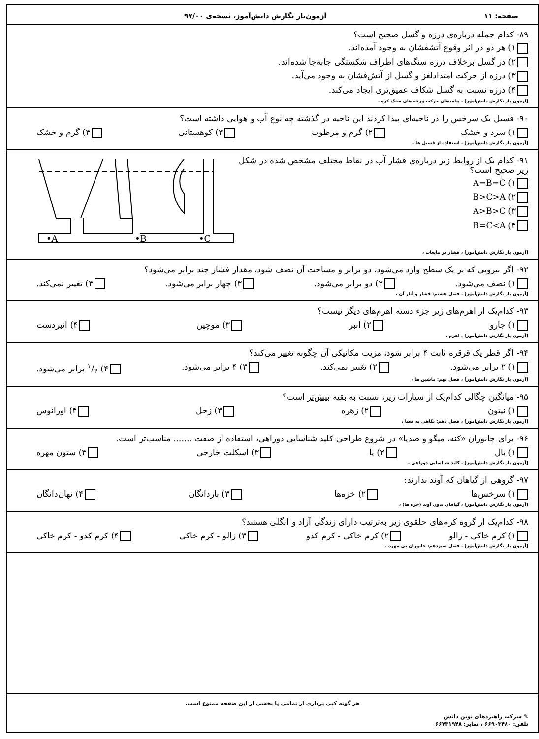صفحه: ۱۱ آزمون‌یار نگارش دانش‌آموز، نسخه‌ی ۹۷/۰۰
۸۹- کدام جمله درباره‌ی درزه و گسل صحیح است؟
۱) هر دو در اثر وقوع آتشفشان به وجود آمده‌اند.
۲) در گسل برخلاف درزه سنگ‌های اطراف شکستگی جابه‌جا شده‌اند.
۳) درزه از حرکت امتدادلغز و گسل از آتش‌فشان به وجود می‌آید.
۴) درزه نسبت به گسل شکاف عمیق‌تری ایجاد می‌کند.
[آزمون یار نگارش دانش‌آموز] ، پیامدهای حرکت ورقه های سنگ کره ،
۹۰- فسیل یک سرخس را در ناحیه‌ای پیدا کردند این ناحیه در گذشته چه نوع آب و هوایی داشته است؟
۱) سرد و خشک ۲) گرم و مرطوب ۳) کوهستانی ۴) گرم و خشک
[آزمون یار نگارش دانش‌آموز] ، استفاده از فسیل ها ،
۹۱- کدام یک از روابط زیر درباره‌ی فشار آب در نقاط مختلف مشخص شده در شکل زیر صحیح است؟
۱) A=B=C
۲) B>C>A
۳) A>B>C
۴) B=C<A
•A
•B
•C
[آزمون یار نگارش دانش‌آموز] ، فشار در مایعات ،
۹۲- اگر نیرویی که بر یک سطح وارد می‌شود، دو برابر و مساحت آن نصف شود، مقدار فشار چند برابر می‌شود؟
۱) نصف می‌شود. ۲) دو برابر می‌شود. ۳) چهار برابر می‌شود. ۴) تغییر نمی‌کند.
[آزمون یار نگارش دانش‌آموز] ، فصل هشتم: فشار و آثار آن ،
۹۳- کدام‌یک از اهرم‌های زیر جزء دسته اهرم‌های دیگر نیست؟
۱) جارو ۲) انبر ۳) موچین ۴) انبردست
[آزمون یار نگارش دانش‌آموز] ، اهرم ،
۹۴- اگر قطر یک قرقره ثابت ۴ برابر شود، مزیت مکانیکی آن چگونه تغییر می‌کند؟
۱) ۲ برابر می‌شود. ۲) تغییر نمی‌کند. ۳) ۴ برابر می‌شود. ۴) ۱/۴ برابر می‌شود.
[آزمون یار نگارش دانش‌آموز] ، فصل نهم: ماشین ها ،
۹۵- میانگین چگالی کدام‌یک از سیارات زیر، نسبت به بقیه بیش‌تر است؟
۱) نپتون ۲) زهره ۳) زحل ۴) اورانوس
[آزمون یار نگارش دانش‌آموز] ، فصل دهم: نگاهی به فضا ،
۹۶- برای جانوران «کنه، میگو و صدپا» در شروع طراحی کلید شناسایی دوراهی، استفاده از صفت ....... مناسب‌تر است.
۱) بال ۲) پا ۳) اسکلت خارجی ۴) ستون مهره
[آزمون یار نگارش دانش‌آموز] ، کلید شناسایی دوراهی ،
۹۷- گروهی از گیاهان که آوند ندارند:
۱) سرخس‌ها ۲) خزه‌ها ۳) بازدانگان ۴) نهان‌دانگان
[آزمون یار نگارش دانش‌آموز] ، گیاهان بدون آوند (خزه ها) ،
۹۸- کدام‌یک از گروه کرم‌های حلقوی زیر به‌ترتیب دارای زندگی آزاد و انگلی هستند؟
۱) کرم خاکی - زالو ۲) کرم خاکی - کرم کدو ۳) زالو - کرم خاکی ۴) کرم کدو - کرم خاکی
[آزمون یار نگارش دانش‌آموز] ، فصل سیزدهم: جانوران بی مهره ،
هر گونه کپی برداری از تمامی یا بخشی از این صفحه ممنوع است.
✎ شرکت راهبردهای نوین دانش
تلفن: ۶۶۹۰۳۴۸۰ ، نمابر: ۶۶۴۳۱۹۴۸